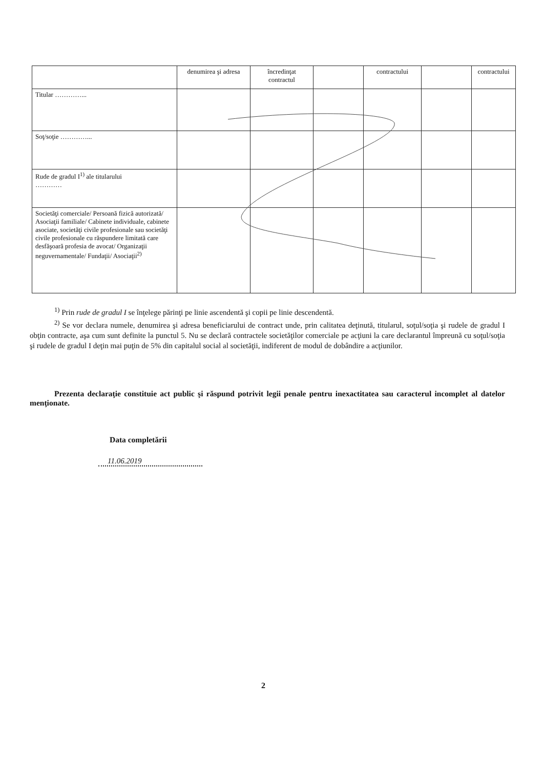| | denumirea şi adresa | încredinţat contractul | | contractului | | contractului |
| Titular …………... | | | | | | |
| Soţ/soţie …………... | | | | | | |
| Rude de gradul I<sup>1)</sup> ale titularului ………… | | | | | | |
| Societăţi comerciale/ Persoană fizică autorizată/ Asociaţii familiale/ Cabinete individuale, cabinete asociate, societăţi civile profesionale sau societăţi civile profesionale cu răspundere limitată care desfăşoară profesia de avocat/ Organizaţii neguvernamentale/ Fundaţii/ Asociaţii<sup>2)</sup> | | | | | | |
<sup>1)</sup> Prin rude de gradul I se înţelege părinţi pe linie ascendentă şi copii pe linie descendentă.
<sup>2)</sup> Se vor declara numele, denumirea şi adresa beneficiarului de contract unde, prin calitatea deţinută, titularul, soţul/soţia şi rudele de gradul I obţin contracte, aşa cum sunt definite la punctul 5. Nu se declară contractele societăţilor comerciale pe acţiuni la care declarantul împreună cu soţul/soţia şi rudele de gradul I deţin mai puţin de 5% din capitalul social al societăţii, indiferent de modul de dobândire a acţiunilor.
Prezenta declaraţie constituie act public şi răspund potrivit legii penale pentru inexactitatea sau caracterul incomplet al datelor menţionate.
Data completării
11.06.2019
2